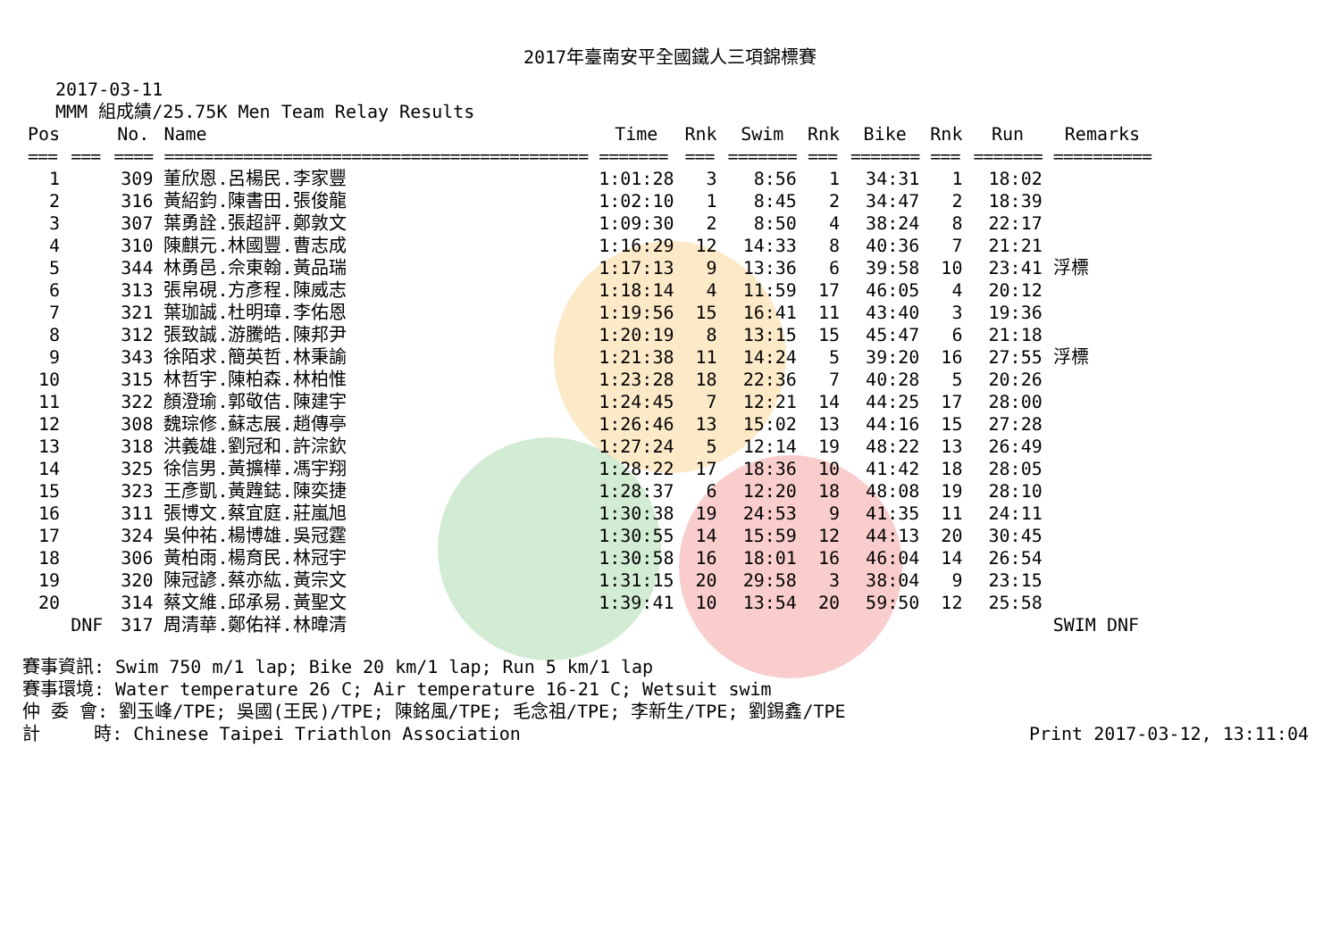2017年臺南安平全國鐵人三項錦標賽
2017-03-11
MMM 組成績/25.75K Men Team Relay Results
| Pos | | No. | Name | Time | Rnk | Swim | Rnk | Bike | Rnk | Run | Remarks |
| --- | --- | --- | --- | --- | --- | --- | --- | --- | --- | --- | --- |
| === | === | ==== | =========================================== | ======= | === | ======= | === | ======= | === | ======= | ========== |
| 1 | | 309 | 董欣恩.呂楊民.李家豐 | 1:01:28 | 3 | 8:56 | 1 | 34:31 | 1 | 18:02 | |
| 2 | | 316 | 黃紹鈞.陳書田.張俊龍 | 1:02:10 | 1 | 8:45 | 2 | 34:47 | 2 | 18:39 | |
| 3 | | 307 | 葉勇詮.張超評.鄭敦文 | 1:09:30 | 2 | 8:50 | 4 | 38:24 | 8 | 22:17 | |
| 4 | | 310 | 陳麒元.林國豐.曹志成 | 1:16:29 | 12 | 14:33 | 8 | 40:36 | 7 | 21:21 | |
| 5 | | 344 | 林勇邑.佘東翰.黃品瑞 | 1:17:13 | 9 | 13:36 | 6 | 39:58 | 10 | 23:41 | 浮標 |
| 6 | | 313 | 張帛硯.方彥程.陳威志 | 1:18:14 | 4 | 11:59 | 17 | 46:05 | 4 | 20:12 | |
| 7 | | 321 | 葉珈誠.杜明璋.李佑恩 | 1:19:56 | 15 | 16:41 | 11 | 43:40 | 3 | 19:36 | |
| 8 | | 312 | 張致誠.游騰皓.陳邦尹 | 1:20:19 | 8 | 13:15 | 15 | 45:47 | 6 | 21:18 | |
| 9 | | 343 | 徐陌求.簡英哲.林秉諭 | 1:21:38 | 11 | 14:24 | 5 | 39:20 | 16 | 27:55 | 浮標 |
| 10 | | 315 | 林哲宇.陳柏森.林柏惟 | 1:23:28 | 18 | 22:36 | 7 | 40:28 | 5 | 20:26 | |
| 11 | | 322 | 顏澄瑜.郭敬佶.陳建宇 | 1:24:45 | 7 | 12:21 | 14 | 44:25 | 17 | 28:00 | |
| 12 | | 308 | 魏琮修.蘇志展.趙傳亭 | 1:26:46 | 13 | 15:02 | 13 | 44:16 | 15 | 27:28 | |
| 13 | | 318 | 洪義雄.劉冠和.許淙欽 | 1:27:24 | 5 | 12:14 | 19 | 48:22 | 13 | 26:49 | |
| 14 | | 325 | 徐信男.黃擴樺.馮宇翔 | 1:28:22 | 17 | 18:36 | 10 | 41:42 | 18 | 28:05 | |
| 15 | | 323 | 王彥凱.黃韙鋕.陳奕捷 | 1:28:37 | 6 | 12:20 | 18 | 48:08 | 19 | 28:10 | |
| 16 | | 311 | 張博文.蔡宜庭.莊嵐旭 | 1:30:38 | 19 | 24:53 | 9 | 41:35 | 11 | 24:11 | |
| 17 | | 324 | 吳仲祐.楊博雄.吳冠霆 | 1:30:55 | 14 | 15:59 | 12 | 44:13 | 20 | 30:45 | |
| 18 | | 306 | 黃柏雨.楊育民.林冠宇 | 1:30:58 | 16 | 18:01 | 16 | 46:04 | 14 | 26:54 | |
| 19 | | 320 | 陳冠諺.蔡亦紘.黃宗文 | 1:31:15 | 20 | 29:58 | 3 | 38:04 | 9 | 23:15 | |
| 20 | | 314 | 蔡文維.邱承易.黃聖文 | 1:39:41 | 10 | 13:54 | 20 | 59:50 | 12 | 25:58 | |
| | DNF | 317 | 周清華.鄭佑祥.林暐清 | | | | | | | | SWIM DNF |
賽事資訊: Swim 750 m/1 lap; Bike 20 km/1 lap; Run 5 km/1 lap
賽事環境: Water temperature 26 C; Air temperature 16-21 C; Wetsuit swim
仲 委 會: 劉玉峰/TPE; 吳國(王民)/TPE; 陳銘風/TPE; 毛念祖/TPE; 李新生/TPE; 劉錫鑫/TPE
計 時: Chinese Taipei Triathlon Association Print 2017-03-12, 13:11:04